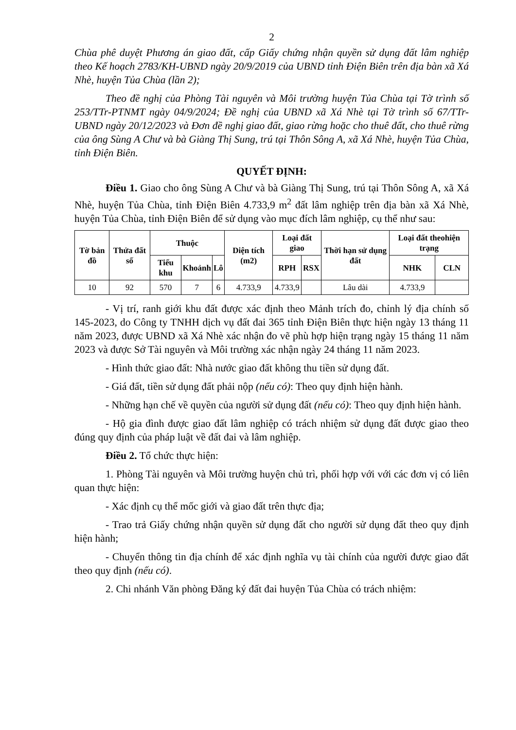2
Chùa phê duyệt Phương án giao đất, cấp Giấy chứng nhận quyền sử dụng đất lâm nghiệp theo Kế hoạch 2783/KH-UBND ngày 20/9/2019 của UBND tỉnh Điện Biên trên địa bàn xã Xá Nhè, huyện Tủa Chùa (lần 2);
Theo đề nghị của Phòng Tài nguyên và Môi trường huyện Tủa Chùa tại Tờ trình số 253/TTr-PTNMT ngày 04/9/2024; Đề nghị của UBND xã Xá Nhè tại Tờ trình số 67/TTr-UBND ngày 20/12/2023 và Đơn đề nghị giao đất, giao rừng hoặc cho thuê đất, cho thuê rừng của ông Sùng A Chư và bà Giàng Thị Sung, trú tại Thôn Sông A, xã Xá Nhè, huyện Tủa Chùa, tỉnh Điện Biên.
QUYẾT ĐỊNH:
Điều 1. Giao cho ông Sùng A Chư và bà Giàng Thị Sung, trú tại Thôn Sông A, xã Xá Nhè, huyện Tủa Chùa, tỉnh Điện Biên 4.733,9 m<sup>2</sup> đất lâm nghiệp trên địa bàn xã Xá Nhè, huyện Tủa Chùa, tỉnh Điện Biên để sử dụng vào mục đích lâm nghiệp, cụ thể như sau:
| Tờ bản đồ | Thửa đất số | Thuộc | | | Diện tích (m2) | Loại đất giao | | Thời hạn sử dụng đất | Loại đất theohiện trạng | |
| --- | --- | --- | --- | --- | --- | --- | --- | --- | --- | --- |
| | | Tiểu khu | Khoảnh | Lô | | RPH | RSX | | NHK | CLN |
| 10 | 92 | 570 | 7 | 6 | 4.733,9 | 4.733,9 | | Lâu dài | 4.733,9 | |
- Vị trí, ranh giới khu đất được xác định theo Mảnh trích đo, chỉnh lý địa chính số 145-2023, do Công ty TNHH dịch vụ đất đai 365 tỉnh Điện Biên thực hiện ngày 13 tháng 11 năm 2023, được UBND xã Xá Nhè xác nhận đo vẽ phù hợp hiện trạng ngày 15 tháng 11 năm 2023 và được Sở Tài nguyên và Môi trường xác nhận ngày 24 tháng 11 năm 2023.
- Hình thức giao đất: Nhà nước giao đất không thu tiền sử dụng đất.
- Giá đất, tiền sử dụng đất phải nộp (nếu có): Theo quy định hiện hành.
- Những hạn chế về quyền của người sử dụng đất (nếu có): Theo quy định hiện hành.
- Hộ gia đình được giao đất lâm nghiệp có trách nhiệm sử dụng đất được giao theo đúng quy định của pháp luật về đất đai và lâm nghiệp.
Điều 2. Tổ chức thực hiện:
1. Phòng Tài nguyên và Môi trường huyện chủ trì, phối hợp với với các đơn vị có liên quan thực hiện:
- Xác định cụ thể mốc giới và giao đất trên thực địa;
- Trao trả Giấy chứng nhận quyền sử dụng đất cho người sử dụng đất theo quy định hiện hành;
- Chuyển thông tin địa chính để xác định nghĩa vụ tài chính của người được giao đất theo quy định (nếu có).
2. Chi nhánh Văn phòng Đăng ký đất đai huyện Tủa Chùa có trách nhiệm: